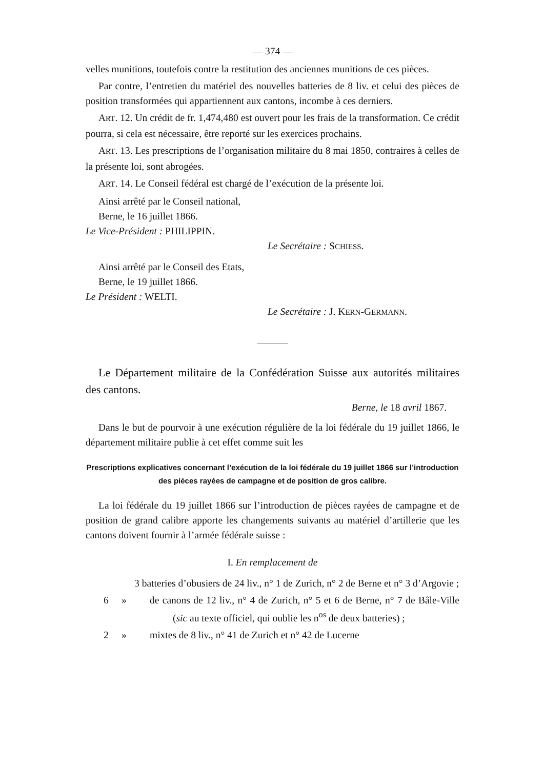— 374 —
velles munitions, toutefois contre la restitution des anciennes munitions de ces pièces.
Par contre, l’entretien du matériel des nouvelles batteries de 8 liv. et celui des pièces de position transformées qui appartiennent aux cantons, incombe à ces derniers.
ART. 12. Un crédit de fr. 1,474,480 est ouvert pour les frais de la transformation. Ce crédit pourra, si cela est nécessaire, être reporté sur les exercices prochains.
ART. 13. Les prescriptions de l’organisation militaire du 8 mai 1850, contraires à celles de la présente loi, sont abrogées.
ART. 14. Le Conseil fédéral est chargé de l’exécution de la présente loi.
Ainsi arrêté par le Conseil national,
Berne, le 16 juillet 1866.
Le Vice-Président : PHILIPPIN.
Le Secrétaire : SCHIESS.
Ainsi arrêté par le Conseil des Etats,
Berne, le 19 juillet 1866.
Le Président : WELTI.
Le Secrétaire : J. KERN-GERMANN.
Le Département militaire de la Confédération Suisse aux autorités militaires des cantons.
Berne, le 18 avril 1867.
Dans le but de pourvoir à une exécution régulière de la loi fédérale du 19 juillet 1866, le département militaire publie à cet effet comme suit les
Prescriptions explicatives concernant l’exécution de la loi fédérale du 19 juillet 1866 sur l’introduction des pièces rayées de campagne et de position de gros calibre.
La loi fédérale du 19 juillet 1866 sur l’introduction de pièces rayées de campagne et de position de grand calibre apporte les changements suivants au matériel d’artillerie que les cantons doivent fournir à l’armée fédérale suisse :
I. En remplacement de
3 batteries d’obusiers de 24 liv., n° 1 de Zurich, n° 2 de Berne et n° 3 d’Argovie ;
6 » de canons de 12 liv., n° 4 de Zurich, n° 5 et 6 de Berne, n° 7 de Bâle-Ville (sic au texte officiel, qui oublie les n<sup>os</sup> de deux batteries) ;
2 » mixtes de 8 liv., n° 41 de Zurich et n° 42 de Lucerne